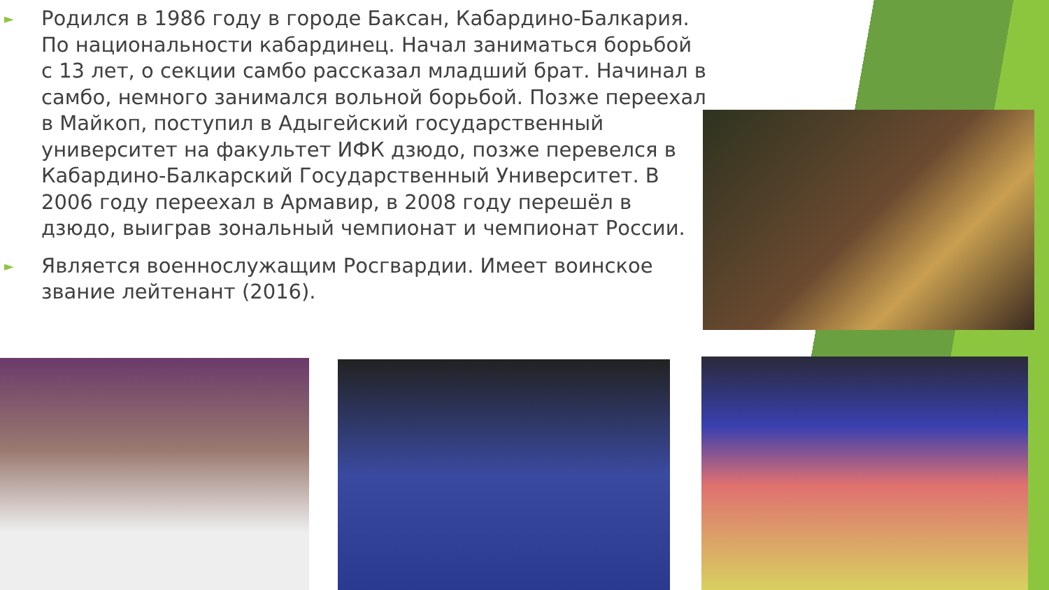► Родился в 1986 году в городе Баксан, Кабардино-Балкария. По национальности кабардинец. Начал заниматься борьбой с 13 лет, о секции самбо рассказал младший брат. Начинал в самбо, немного занимался вольной борьбой. Позже переехал в Майкоп, поступил в Адыгейский государственный университет на факультет ИФК дзюдо, позже перевелся в Кабардино-Балкарский Государственный Университет. В 2006 году переехал в Армавир, в 2008 году перешёл в дзюдо, выиграв зональный чемпионат и чемпионат России.
► Является военнослужащим Росгвардии. Имеет воинское звание лейтенант (2016).